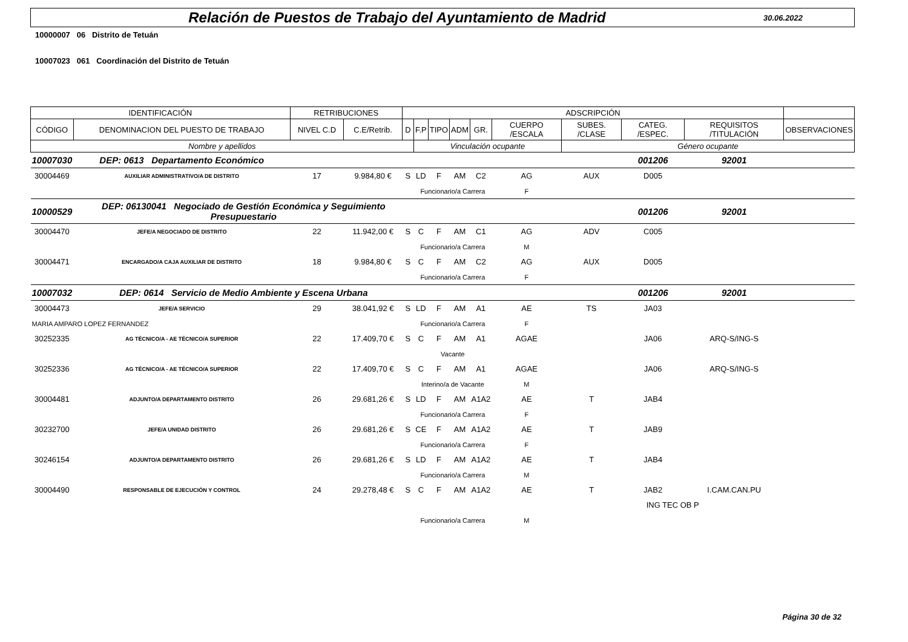Relación de Puestos de Trabajo del Ayuntamiento de Madrid
30.06.2022
10000007 06 Distrito de Tetuán
10007023 061 Coordinación del Distrito de Tetuán
| IDENTIFICACIÓN | | RETRIBUCIONES | | ADSCRIPCIÓN | | | | | | | | | | |
| --- | --- | --- | --- | --- | --- | --- | --- | --- | --- | --- | --- | --- | --- | --- |
| CÓDIGO | DENOMINACION DEL PUESTO DE TRABAJO | NIVEL C.D | C.E/Retrib. | D | F.P | TIPO | ADM | GR. | CUERPO /ESCALA | SUBES. /CLASE | CATEG. /ESPEC. | REQUISITOS /TITULACIÓN | | OBSERVACIONES |
| Nombre y apellidos | | | | | Vinculación ocupante | | | | | Género ocupante | | | | |
| 10007030 | DEP: 0613 Departamento Económico | | | | | | | | | | 001206 | 92001 | | |
| 30004469 | AUXILIAR ADMINISTRATIVO/A DE DISTRITO | 17 | 9.984,80 € | S | LD | F | AM | C2 | AG | AUX | D005 | | | |
| | | | | | Funcionario/a Carrera | | | | F | | | | | |
| 10000529 | DEP: 06130041 Negociado de Gestión Económica y Seguimiento Presupuestario | | | | | | | | | | 001206 | 92001 | | |
| 30004470 | JEFE/A NEGOCIADO DE DISTRITO | 22 | 11.942,00 € | S | C | F | AM | C1 | AG | ADV | C005 | | | |
| | | | | | Funcionario/a Carrera | | | | M | | | | | |
| 30004471 | ENCARGADO/A CAJA AUXILIAR DE DISTRITO | 18 | 9.984,80 € | S | C | F | AM | C2 | AG | AUX | D005 | | | |
| | | | | | Funcionario/a Carrera | | | | F | | | | | |
| 10007032 | DEP: 0614 Servicio de Medio Ambiente y Escena Urbana | | | | | | | | | | 001206 | 92001 | | |
| 30004473 | JEFE/A SERVICIO | 29 | 38.041,92 € | S | LD | F | AM | A1 | AE | TS | JA03 | | | |
| MARIA AMPARO LOPEZ FERNANDEZ | | | | | Funcionario/a Carrera | | | | F | | | | | |
| 30252335 | AG TÉCNICO/A - AE TÉCNICO/A SUPERIOR | 22 | 17.409,70 € | S | C | F | AM | A1 | AGAE | | JA06 | ARQ-S/ING-S | | |
| | | | | | Vacante | | | | | | | | | |
| 30252336 | AG TÉCNICO/A - AE TÉCNICO/A SUPERIOR | 22 | 17.409,70 € | S | C | F | AM | A1 | AGAE | | JA06 | ARQ-S/ING-S | | |
| | | | | | Interino/a de Vacante | | | | M | | | | | |
| 30004481 | ADJUNTO/A DEPARTAMENTO DISTRITO | 26 | 29.681,26 € | S | LD | F | AM | A1A2 | AE | T | JAB4 | | | |
| | | | | | Funcionario/a Carrera | | | | F | | | | | |
| 30232700 | JEFE/A UNIDAD DISTRITO | 26 | 29.681,26 € | S | CE | F | AM | A1A2 | AE | T | JAB9 | | | |
| | | | | | Funcionario/a Carrera | | | | F | | | | | |
| 30246154 | ADJUNTO/A DEPARTAMENTO DISTRITO | 26 | 29.681,26 € | S | LD | F | AM | A1A2 | AE | T | JAB4 | | | |
| | | | | | Funcionario/a Carrera | | | | M | | | | | |
| 30004490 | RESPONSABLE DE EJECUCIÓN Y CONTROL | 24 | 29.278,48 € | S | C | F | AM | A1A2 | AE | T | JAB2 | I.CAM.CAN.PU | | |
| | | | | | | | | | | ING TEC OB P | | | | |
| | | | | | Funcionario/a Carrera | | | | M | | | | | |
Página 30 de 32